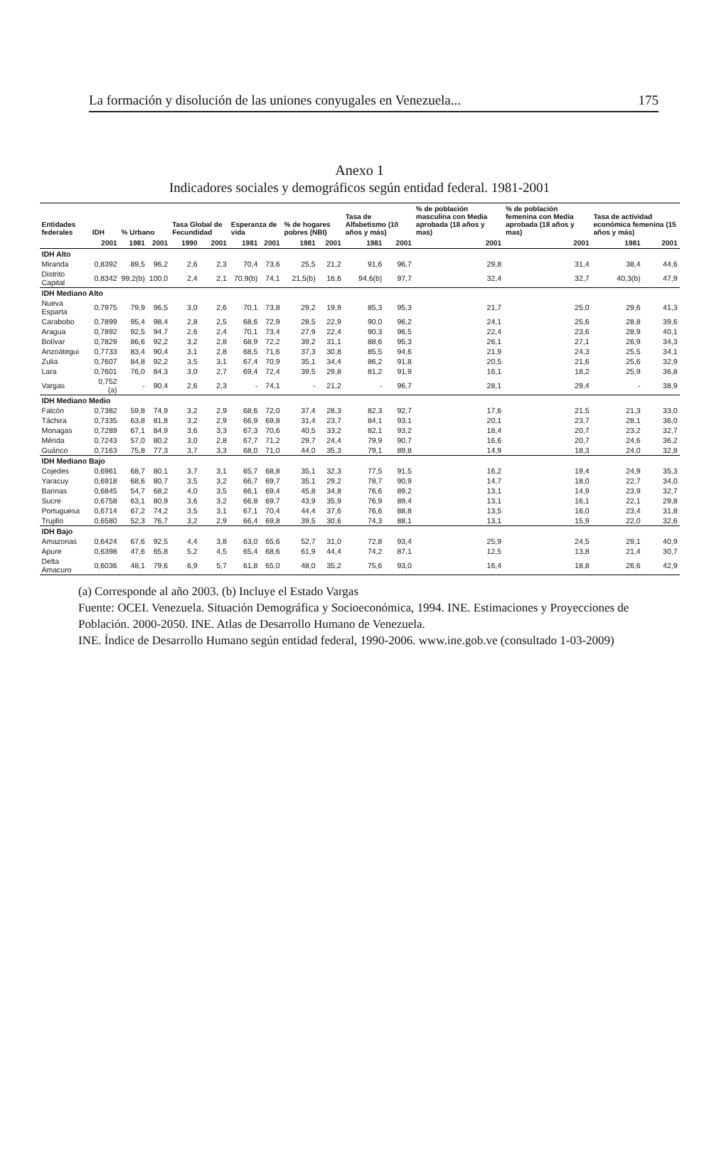La formación y disolución de las uniones conyugales en Venezuela... 175
Anexo 1
Indicadores sociales y demográficos según entidad federal. 1981-2001
| Entidades federales | IDH | % Urbano | | Tasa Global de Fecundidad | | Esperanza de vida | | % de hogares pobres (NBI) | | Tasa de Alfabetismo (10 años y más) | | % de población masculina con Media aprobada (18 años y mas) | % de población femenina con Media aprobada (18 años y mas) | Tasa de actividad económica femenina (15 años y más) | |
| --- | --- | --- | --- | --- | --- | --- | --- | --- | --- | --- | --- | --- | --- | --- | --- |
| | 2001 | 1981 | 2001 | 1990 | 2001 | 1981 | 2001 | 1981 | 2001 | 1981 | 2001 | 2001 | 2001 | 1981 | 2001 |
| IDH Alto | | | | | | | | | | | | | | | |
| Miranda | 0,8392 | 89,5 | 96,2 | 2,6 | 2,3 | 70,4 | 73,6 | 25,5 | 21,2 | 91,6 | 96,7 | 29,8 | 31,4 | 38,4 | 44,6 |
| Distrito Capital | 0,8342 | 99,2(b) | 100,0 | 2,4 | 2,1 | 70,9(b) | 74,1 | 21,5(b) | 16,6 | 94,6(b) | 97,7 | 32,4 | 32,7 | 40,3(b) | 47,9 |
| IDH Mediano Alto | | | | | | | | | | | | | | | |
| Nueva Esparta | 0,7975 | 79,9 | 96,5 | 3,0 | 2,6 | 70,1 | 73,8 | 29,2 | 19,9 | 85,3 | 95,3 | 21,7 | 25,0 | 29,6 | 41,3 |
| Carabobo | 0,7899 | 95,4 | 98,4 | 2,8 | 2,5 | 68,6 | 72,9 | 28,5 | 22,9 | 90,0 | 96,2 | 24,1 | 25,6 | 28,8 | 39,6 |
| Aragua | 0,7892 | 92,5 | 94,7 | 2,6 | 2,4 | 70,1 | 73,4 | 27,9 | 22,4 | 90,3 | 96,5 | 22,4 | 23,6 | 28,9 | 40,1 |
| Bolívar | 0,7829 | 86,6 | 92,2 | 3,2 | 2,8 | 68,9 | 72,2 | 39,2 | 31,1 | 88,6 | 95,3 | 26,1 | 27,1 | 26,9 | 34,3 |
| Anzoátegui | 0,7733 | 83,4 | 90,4 | 3,1 | 2,8 | 68,5 | 71,6 | 37,3 | 30,8 | 85,5 | 94,6 | 21,9 | 24,3 | 25,5 | 34,1 |
| Zulia | 0,7607 | 84,8 | 92,2 | 3,5 | 3,1 | 67,4 | 70,9 | 35,1 | 34,4 | 86,2 | 91,8 | 20,5 | 21,6 | 25,6 | 32,9 |
| Lara | 0,7601 | 76,0 | 84,3 | 3,0 | 2,7 | 69,4 | 72,4 | 39,5 | 29,8 | 81,2 | 91,9 | 16,1 | 18,2 | 25,9 | 36,8 |
| Vargas | 0,752 (a) | - | 90,4 | 2,6 | 2,3 | - | 74,1 | - | 21,2 | - | 96,7 | 28,1 | 29,4 | - | 38,9 |
| IDH Mediano Medio | | | | | | | | | | | | | | | |
| Falcón | 0,7382 | 59,8 | 74,9 | 3,2 | 2,9 | 68,6 | 72,0 | 37,4 | 28,3 | 82,3 | 92,7 | 17,6 | 21,5 | 21,3 | 33,0 |
| Táchira | 0,7335 | 63,8 | 81,8 | 3,2 | 2,9 | 66,9 | 69,8 | 31,4 | 23,7 | 84,1 | 93,1 | 20,1 | 23,7 | 28,1 | 36,0 |
| Monagas | 0,7289 | 67,1 | 84,9 | 3,6 | 3,3 | 67,3 | 70,6 | 40,5 | 33,2 | 82,1 | 93,2 | 18,4 | 20,7 | 23,2 | 32,7 |
| Mérida | 0,7243 | 57,0 | 80,2 | 3,0 | 2,8 | 67,7 | 71,2 | 29,7 | 24,4 | 79,9 | 90,7 | 16,6 | 20,7 | 24,6 | 36,2 |
| Guárico | 0,7163 | 75,8 | 77,3 | 3,7 | 3,3 | 68,0 | 71,0 | 44,0 | 35,3 | 79,1 | 89,8 | 14,9 | 18,3 | 24,0 | 32,8 |
| IDH Mediano Bajo | | | | | | | | | | | | | | | |
| Cojedes | 0,6961 | 68,7 | 80,1 | 3,7 | 3,1 | 65,7 | 68,8 | 35,1 | 32,3 | 77,5 | 91,5 | 16,2 | 19,4 | 24,9 | 35,3 |
| Yaracuy | 0,6918 | 68,6 | 80,7 | 3,5 | 3,2 | 66,7 | 69,7 | 35,1 | 29,2 | 78,7 | 90,9 | 14,7 | 18,0 | 22,7 | 34,0 |
| Barinas | 0,6845 | 54,7 | 68,2 | 4,0 | 3,5 | 66,1 | 69,4 | 45,8 | 34,8 | 76,6 | 89,2 | 13,1 | 14,9 | 23,9 | 32,7 |
| Sucre | 0,6758 | 63,1 | 80,9 | 3,6 | 3,2 | 66,8 | 69,7 | 43,9 | 35,9 | 76,9 | 89,4 | 13,1 | 16,1 | 22,1 | 29,8 |
| Portuguesa | 0,6714 | 67,2 | 74,2 | 3,5 | 3,1 | 67,1 | 70,4 | 44,4 | 37,6 | 76,6 | 88,8 | 13,5 | 16,0 | 23,4 | 31,8 |
| Trujillo | 0,6580 | 52,3 | 76,7 | 3,2 | 2,9 | 66,4 | 69,8 | 39,5 | 30,6 | 74,3 | 88,1 | 13,1 | 15,9 | 22,0 | 32,6 |
| IDH Bajo | | | | | | | | | | | | | | | |
| Amazonas | 0,6424 | 67,6 | 92,5 | 4,4 | 3,8 | 63,0 | 65,6 | 52,7 | 31,0 | 72,8 | 93,4 | 25,9 | 24,5 | 29,1 | 40,9 |
| Apure | 0,6398 | 47,6 | 65,8 | 5,2 | 4,5 | 65,4 | 68,6 | 61,9 | 44,4 | 74,2 | 87,1 | 12,5 | 13,8 | 21,4 | 30,7 |
| Delta Amacuro | 0,6036 | 48,1 | 79,6 | 6,9 | 5,7 | 61,8 | 65,0 | 48,0 | 35,2 | 75,6 | 93,0 | 16,4 | 18,8 | 26,6 | 42,9 |
(a) Corresponde al año 2003. (b) Incluye el Estado Vargas
Fuente: OCEI. Venezuela. Situación Demográfica y Socioeconómica, 1994. INE. Estimaciones y Proyecciones de Población. 2000-2050. INE. Atlas de Desarrollo Humano de Venezuela.
INE. Índice de Desarrollo Humano según entidad federal, 1990-2006. www.ine.gob.ve (consultado 1-03-2009)